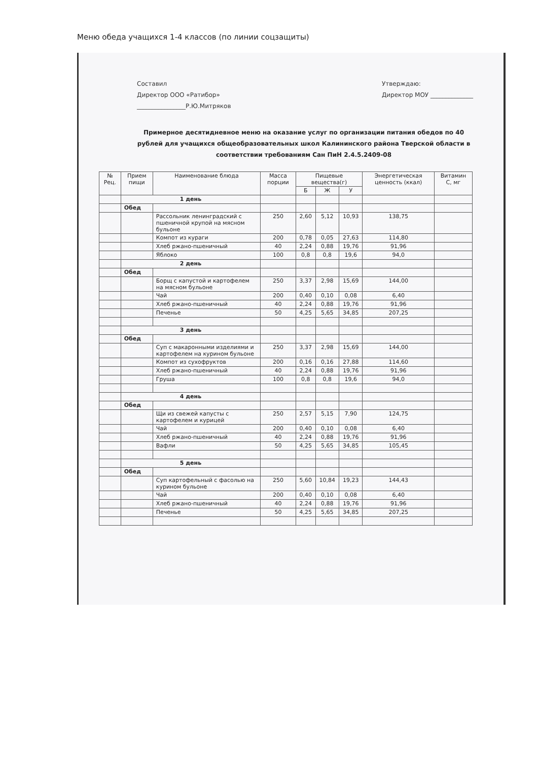Меню обеда учащихся 1-4 классов (по линии соцзащиты)
Составил
Директор ООО «Ратибор»
________________Р.Ю.Митряков
Утверждаю:
Директор МОУ ______________
Примерное десятидневное меню на оказание услуг по организации питания обедов по 40 рублей для учащихся общеобразовательных школ Калининского района Тверской области в соответствии требованиям Сан ПиН 2.4.5.2409-08
| № Рец. | Прием пищи | Наименование блюда | Масса порции | Пищевые вещества(г) | | | Энергетическая ценность (ккал) | Витамин С, мг |
| --- | --- | --- | --- | --- | --- | --- | --- | --- |
| | | | | Б | Ж | У | | |
| | 1 день | | | | | | | |
| | Обед | | | | | | | |
| | | Рассольник ленинградский с пшеничной крупой на мясном бульоне | 250 | 2,60 | 5,12 | 10,93 | 138,75 | |
| | | Компот из кураги | 200 | 0,78 | 0,05 | 27,63 | 114,80 | |
| | | Хлеб ржано-пшеничный | 40 | 2,24 | 0,88 | 19,76 | 91,96 | |
| | | Яблоко | 100 | 0,8 | 0,8 | 19,6 | 94,0 | |
| | 2 день | | | | | | | |
| | Обед | | | | | | | |
| | | Борщ с капустой и картофелем на мясном бульоне | 250 | 3,37 | 2,98 | 15,69 | 144,00 | |
| | | Чай | 200 | 0,40 | 0,10 | 0,08 | 6,40 | |
| | | Хлеб ржано-пшеничный | 40 | 2,24 | 0,88 | 19,76 | 91,96 | |
| | | Печенье | 50 | 4,25 | 5,65 | 34,85 | 207,25 | |
| | 3 день | | | | | | | |
| | Обед | | | | | | | |
| | | Суп с макаронными изделиями и картофелем на курином бульоне | 250 | 3,37 | 2,98 | 15,69 | 144,00 | |
| | | Компот из сухофруктов | 200 | 0,16 | 0,16 | 27,88 | 114,60 | |
| | | Хлеб ржано-пшеничный | 40 | 2,24 | 0,88 | 19,76 | 91,96 | |
| | | Груша | 100 | 0,8 | 0,8 | 19,6 | 94,0 | |
| | 4 день | | | | | | | |
| | Обед | | | | | | | |
| | | Щи из свежей капусты с картофелем и курицей | 250 | 2,57 | 5,15 | 7,90 | 124,75 | |
| | | Чай | 200 | 0,40 | 0,10 | 0,08 | 6,40 | |
| | | Хлеб ржано-пшеничный | 40 | 2,24 | 0,88 | 19,76 | 91,96 | |
| | | Вафли | 50 | 4,25 | 5,65 | 34,85 | 105,45 | |
| | 5 день | | | | | | | |
| | Обед | | | | | | | |
| | | Суп картофельный с фасолью на курином бульоне | 250 | 5,60 | 10,84 | 19,23 | 144,43 | |
| | | Чай | 200 | 0,40 | 0,10 | 0,08 | 6,40 | |
| | | Хлеб ржано-пшеничный | 40 | 2,24 | 0,88 | 19,76 | 91,96 | |
| | | Печенье | 50 | 4,25 | 5,65 | 34,85 | 207,25 | |